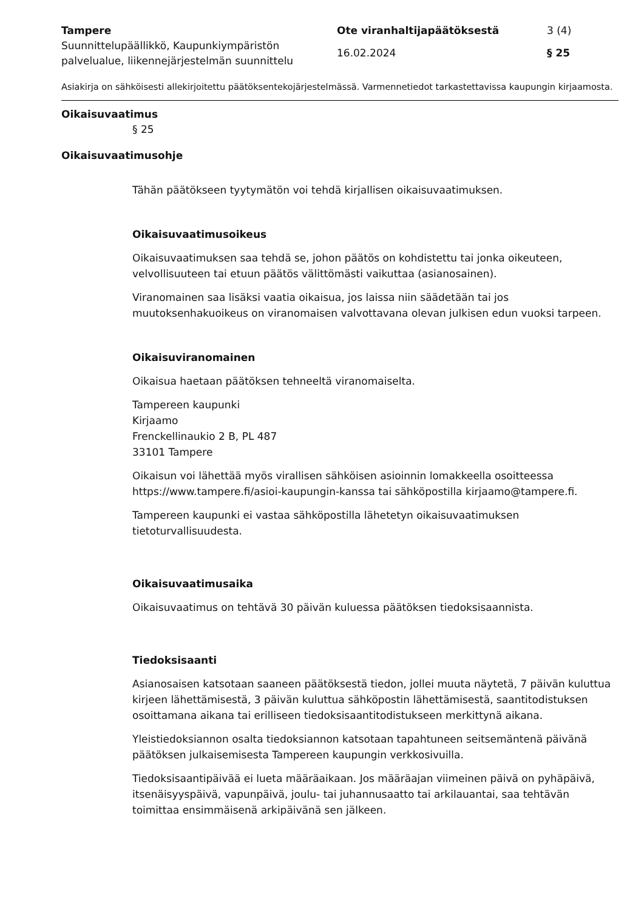Tampere
Suunnittelupäällikkö, Kaupunkiympäristön palvelualue, liikennejärjestelmän suunnittelu
Ote viranhaltijapäätöksestä
16.02.2024
3 (4)
§ 25
Asiakirja on sähköisesti allekirjoitettu päätöksentekojärjestelmässä. Varmennetiedot tarkastettavissa kaupungin kirjaamosta.
Oikaisuvaatimus
§ 25
Oikaisuvaatimusohje
Tähän päätökseen tyytymätön voi tehdä kirjallisen oikaisuvaatimuksen.
Oikaisuvaatimusoikeus
Oikaisuvaatimuksen saa tehdä se, johon päätös on kohdistettu tai jonka oikeuteen, velvollisuuteen tai etuun päätös välittömästi vaikuttaa (asianosainen).
Viranomainen saa lisäksi vaatia oikaisua, jos laissa niin säädetään tai jos muutoksenhakuoikeus on viranomaisen valvottavana olevan julkisen edun vuoksi tarpeen.
Oikaisuviranomainen
Oikaisua haetaan päätöksen tehneeltä viranomaiselta.
Tampereen kaupunki
Kirjaamo
Frenckellinaukio 2 B, PL 487
33101 Tampere
Oikaisun voi lähettää myös virallisen sähköisen asioinnin lomakkeella osoitteessa https://www.tampere.fi/asioi-kaupungin-kanssa tai sähköpostilla kirjaamo@tampere.fi.
Tampereen kaupunki ei vastaa sähköpostilla lähetetyn oikaisuvaatimuksen tietoturvallisuudesta.
Oikaisuvaatimusaika
Oikaisuvaatimus on tehtävä 30 päivän kuluessa päätöksen tiedoksisaannista.
Tiedoksisaanti
Asianosaisen katsotaan saaneen päätöksestä tiedon, jollei muuta näytetä, 7 päivän kuluttua kirjeen lähettämisestä, 3 päivän kuluttua sähköpostin lähettämisestä, saantitodistuksen osoittamana aikana tai erilliseen tiedoksisaantitodistukseen merkittynä aikana.
Yleistiedoksiannon osalta tiedoksiannon katsotaan tapahtuneen seitsemäntenä päivänä päätöksen julkaisemisesta Tampereen kaupungin verkkosivuilla.
Tiedoksisaantipäivää ei lueta määräaikaan. Jos määräajan viimeinen päivä on pyhäpäivä, itsenäisyyspäivä, vapunpäivä, joulu- tai juhannusaatto tai arkilauantai, saa tehtävän toimittaa ensimmäisenä arkipäivänä sen jälkeen.